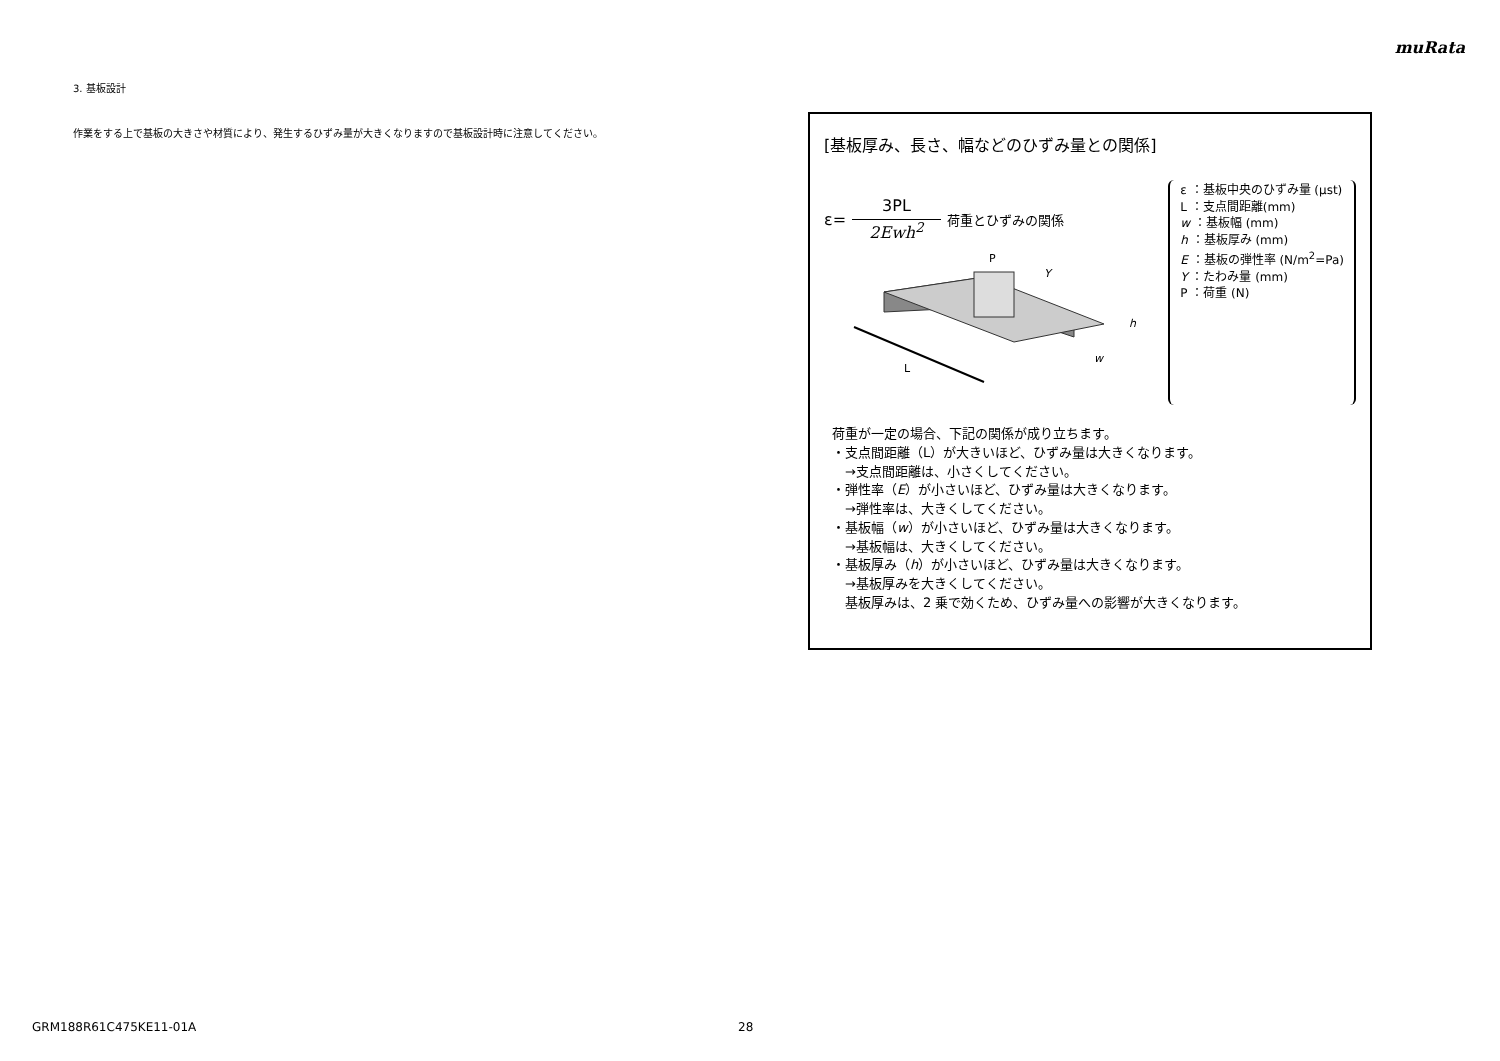muRata
3. 基板設計
作業をする上で基板の大きさや材質により、発生するひずみ量が大きくなりますので基板設計時に注意してください。
[基板厚み、長さ、幅などのひずみ量との関係]
ε= 3PL 2Ewh<sup>2</sup> 荷重とひずみの関係
L
P
w
h
Y
ε ：基板中央のひずみ量 (μst)
L ：支点間距離(mm)
w ：基板幅 (mm)
h ：基板厚み (mm)
E ：基板の弾性率 (N/m<sup>2</sup>=Pa)
Y ：たわみ量 (mm)
P ：荷重 (N)
荷重が一定の場合、下記の関係が成り立ちます。
・支点間距離（L）が大きいほど、ひずみ量は大きくなります。
　→支点間距離は、小さくしてください。
・弾性率（E）が小さいほど、ひずみ量は大きくなります。
　→弾性率は、大きくしてください。
・基板幅（w）が小さいほど、ひずみ量は大きくなります。
　→基板幅は、大きくしてください。
・基板厚み（h）が小さいほど、ひずみ量は大きくなります。
　→基板厚みを大きくしてください。
　基板厚みは、2 乗で効くため、ひずみ量への影響が大きくなります。
GRM188R61C475KE11-01A 28